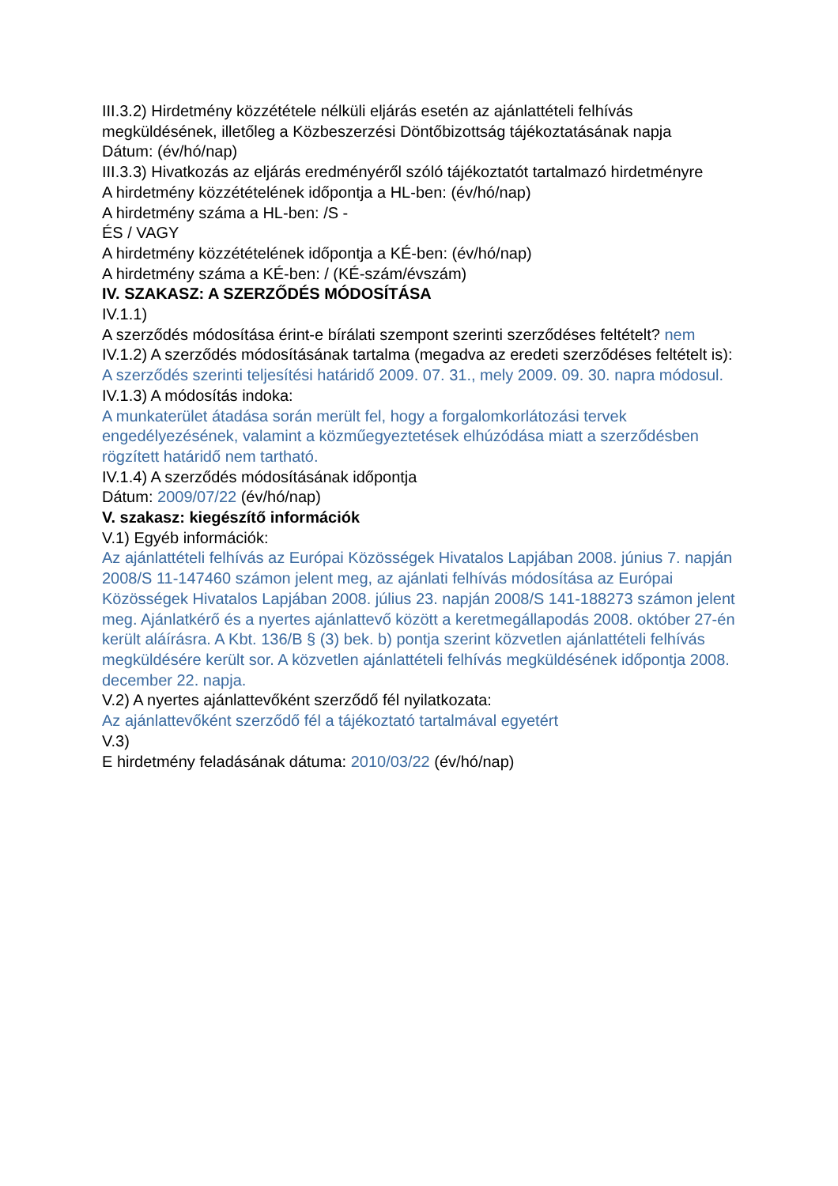III.3.2) Hirdetmény közzététele nélküli eljárás esetén az ajánlattételi felhívás megküldésének, illetőleg a Közbeszerzési Döntőbizottság tájékoztatásának napja
Dátum: (év/hó/nap)
III.3.3) Hivatkozás az eljárás eredményéről szóló tájékoztatót tartalmazó hirdetményre
A hirdetmény közzétételének időpontja a HL-ben: (év/hó/nap)
A hirdetmény száma a HL-ben: /S -
ÉS / VAGY
A hirdetmény közzétételének időpontja a KÉ-ben: (év/hó/nap)
A hirdetmény száma a KÉ-ben: / (KÉ-szám/évszám)
IV. SZAKASZ: A SZERZŐDÉS MÓDOSÍTÁSA
IV.1.1)
A szerződés módosítása érint-e bírálati szempont szerinti szerződéses feltételt? nem
IV.1.2) A szerződés módosításának tartalma (megadva az eredeti szerződéses feltételt is):
A szerződés szerinti teljesítési határidő 2009. 07. 31., mely 2009. 09. 30. napra módosul.
IV.1.3) A módosítás indoka:
A munkaterület átadása során merült fel, hogy a forgalomkorlátozási tervek engedélyezésének, valamint a közműegyeztetések elhúzódása miatt a szerződésben rögzített határidő nem tartható.
IV.1.4) A szerződés módosításának időpontja
Dátum: 2009/07/22 (év/hó/nap)
V. szakasz: kiegészítő információk
V.1) Egyéb információk:
Az ajánlattételi felhívás az Európai Közösségek Hivatalos Lapjában 2008. június 7. napján 2008/S 11-147460 számon jelent meg, az ajánlati felhívás módosítása az Európai Közösségek Hivatalos Lapjában 2008. július 23. napján 2008/S 141-188273 számon jelent meg. Ajánlatkérő és a nyertes ajánlattevő között a keretmegállapodás 2008. október 27-én került aláírásra. A Kbt. 136/B § (3) bek. b) pontja szerint közvetlen ajánlattételi felhívás megküldésére került sor. A közvetlen ajánlattételi felhívás megküldésének időpontja 2008. december 22. napja.
V.2) A nyertes ajánlattevőként szerződő fél nyilatkozata:
Az ajánlattevőként szerződő fél a tájékoztató tartalmával egyetért
V.3)
E hirdetmény feladásának dátuma: 2010/03/22 (év/hó/nap)